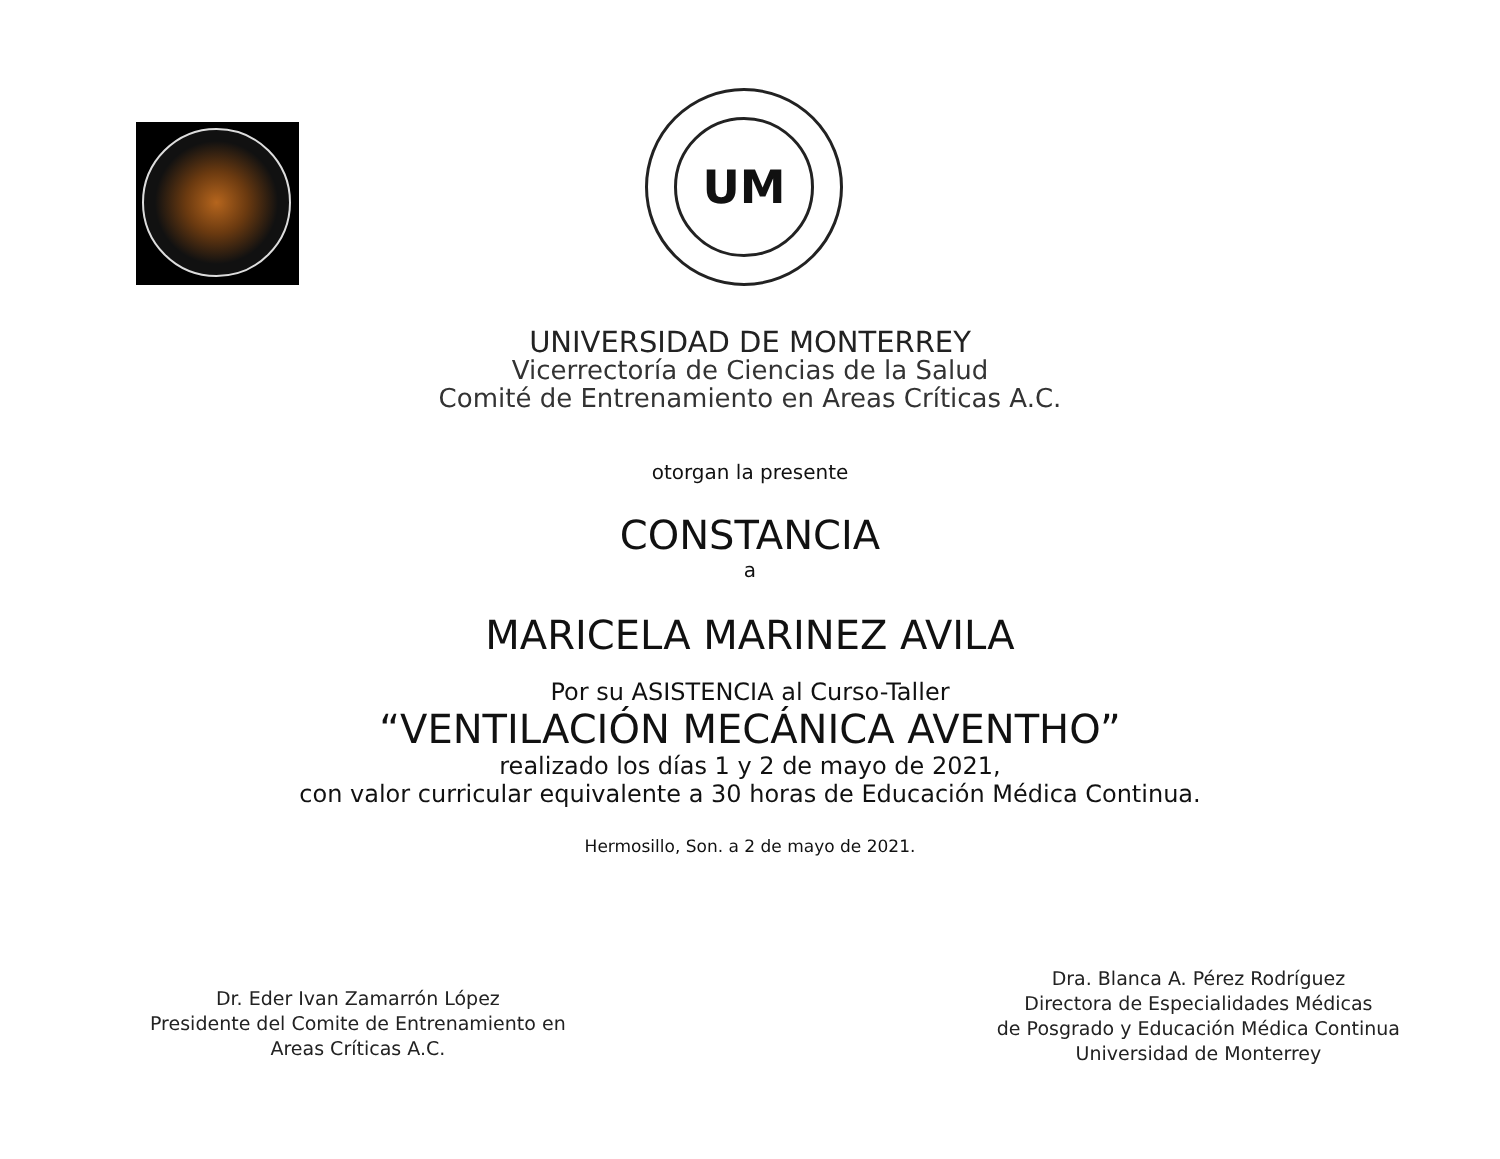UM
UNIVERSIDAD DE MONTERREY
Vicerrectoría de Ciencias de la Salud
Comité de Entrenamiento en Areas Críticas A.C.
otorgan la presente
CONSTANCIA
a
MARICELA MARINEZ AVILA
Por su ASISTENCIA al Curso-Taller
“VENTILACIÓN MECÁNICA AVENTHO”
realizado los días 1 y 2 de mayo de 2021,
con valor curricular equivalente a 30 horas de Educación Médica Continua.
Hermosillo, Son. a 2 de mayo de 2021.
Dr. Eder Ivan Zamarrón López
Presidente del Comite de Entrenamiento en
Areas Críticas A.C.
Dra. Blanca A. Pérez Rodríguez
Directora de Especialidades Médicas
de Posgrado y Educación Médica Continua
Universidad de Monterrey